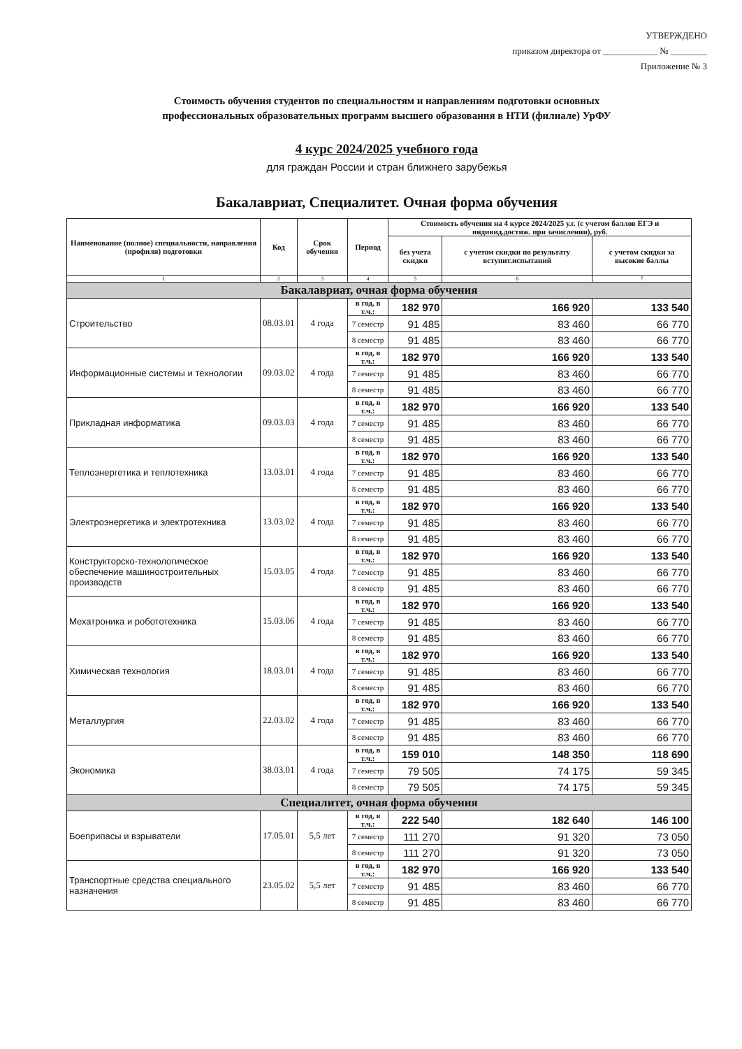УТВЕРЖДЕНО
приказом директора от ____________ № ________
Приложение № 3
Стоимость обучения студентов по специальностям и направлениям подготовки основных
профессиональных образовательных программ высшего образования в НТИ (филиале) УрФУ
4 курс 2024/2025 учебного года
для граждан России и стран ближнего зарубежья
Бакалавриат, Специалитет. Очная форма обучения
| Наименование (полное) специальности, направления (профиля) подготовки | Код | Срок обучения | Период | Стоимость обучения на 4 курсе 2024/2025 у.г. (с учетом баллов ЕГЭ и индивид.достиж. при зачислении), руб. | | |
| --- | --- | --- | --- | --- | --- | --- |
| | | | | без учета скидки | с учетом скидки по результату вступит.испытаний | с учетом скидки за высокие баллы |
| 1 | 2 | 3 | 4 | 5 | 6 | 7 |
| Бакалавриат, очная форма обучения | | | | | | |
| Строительство | 08.03.01 | 4 года | в год, в т.ч.: | 182 970 | 166 920 | 133 540 |
| | | | 7 семестр | 91 485 | 83 460 | 66 770 |
| | | | 8 семестр | 91 485 | 83 460 | 66 770 |
| Информационные системы и технологии | 09.03.02 | 4 года | в год, в т.ч.: | 182 970 | 166 920 | 133 540 |
| | | | 7 семестр | 91 485 | 83 460 | 66 770 |
| | | | 8 семестр | 91 485 | 83 460 | 66 770 |
| Прикладная информатика | 09.03.03 | 4 года | в год, в т.ч.: | 182 970 | 166 920 | 133 540 |
| | | | 7 семестр | 91 485 | 83 460 | 66 770 |
| | | | 8 семестр | 91 485 | 83 460 | 66 770 |
| Теплоэнергетика и теплотехника | 13.03.01 | 4 года | в год, в т.ч.: | 182 970 | 166 920 | 133 540 |
| | | | 7 семестр | 91 485 | 83 460 | 66 770 |
| | | | 8 семестр | 91 485 | 83 460 | 66 770 |
| Электроэнергетика и электротехника | 13.03.02 | 4 года | в год, в т.ч.: | 182 970 | 166 920 | 133 540 |
| | | | 7 семестр | 91 485 | 83 460 | 66 770 |
| | | | 8 семестр | 91 485 | 83 460 | 66 770 |
| Конструкторско-технологическое обеспечение машиностроительных производств | 15.03.05 | 4 года | в год, в т.ч.: | 182 970 | 166 920 | 133 540 |
| | | | 7 семестр | 91 485 | 83 460 | 66 770 |
| | | | 8 семестр | 91 485 | 83 460 | 66 770 |
| Мехатроника и робототехника | 15.03.06 | 4 года | в год, в т.ч.: | 182 970 | 166 920 | 133 540 |
| | | | 7 семестр | 91 485 | 83 460 | 66 770 |
| | | | 8 семестр | 91 485 | 83 460 | 66 770 |
| Химическая технология | 18.03.01 | 4 года | в год, в т.ч.: | 182 970 | 166 920 | 133 540 |
| | | | 7 семестр | 91 485 | 83 460 | 66 770 |
| | | | 8 семестр | 91 485 | 83 460 | 66 770 |
| Металлургия | 22.03.02 | 4 года | в год, в т.ч.: | 182 970 | 166 920 | 133 540 |
| | | | 7 семестр | 91 485 | 83 460 | 66 770 |
| | | | 8 семестр | 91 485 | 83 460 | 66 770 |
| Экономика | 38.03.01 | 4 года | в год, в т.ч.: | 159 010 | 148 350 | 118 690 |
| | | | 7 семестр | 79 505 | 74 175 | 59 345 |
| | | | 8 семестр | 79 505 | 74 175 | 59 345 |
| Специалитет, очная форма обучения | | | | | | |
| Боеприпасы и взрыватели | 17.05.01 | 5,5 лет | в год, в т.ч.: | 222 540 | 182 640 | 146 100 |
| | | | 7 семестр | 111 270 | 91 320 | 73 050 |
| | | | 8 семестр | 111 270 | 91 320 | 73 050 |
| Транспортные средства специального назначения | 23.05.02 | 5,5 лет | в год, в т.ч.: | 182 970 | 166 920 | 133 540 |
| | | | 7 семестр | 91 485 | 83 460 | 66 770 |
| | | | 8 семестр | 91 485 | 83 460 | 66 770 |